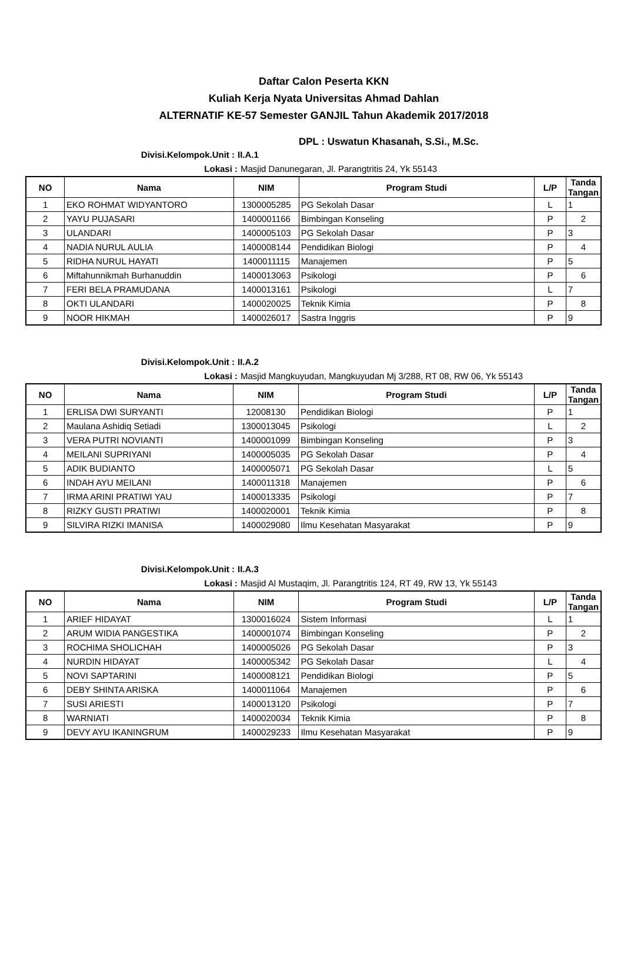Daftar Calon Peserta KKN
Kuliah Kerja Nyata Universitas Ahmad Dahlan
ALTERNATIF KE-57 Semester GANJIL Tahun Akademik 2017/2018
DPL : Uswatun Khasanah, S.Si., M.Sc.
Divisi.Kelompok.Unit : II.A.1
Lokasi :
Masjid Danunegaran, Jl. Parangtritis 24, Yk 55143
| NO | Nama | NIM | Program Studi | L/P | Tanda Tangan |
| --- | --- | --- | --- | --- | --- |
| 1 | EKO ROHMAT WIDYANTORO | 1300005285 | PG Sekolah Dasar | L | 1 |
| 2 | YAYU PUJASARI | 1400001166 | Bimbingan Konseling | P | 2 |
| 3 | ULANDARI | 1400005103 | PG Sekolah Dasar | P | 3 |
| 4 | NADIA NURUL AULIA | 1400008144 | Pendidikan Biologi | P | 4 |
| 5 | RIDHA NURUL HAYATI | 1400011115 | Manajemen | P | 5 |
| 6 | Miftahunnikmah Burhanuddin | 1400013063 | Psikologi | P | 6 |
| 7 | FERI BELA PRAMUDANA | 1400013161 | Psikologi | L | 7 |
| 8 | OKTI ULANDARI | 1400020025 | Teknik Kimia | P | 8 |
| 9 | NOOR HIKMAH | 1400026017 | Sastra Inggris | P | 9 |
Divisi.Kelompok.Unit : II.A.2
Lokasi :
Masjid Mangkuyudan, Mangkuyudan Mj 3/288, RT 08, RW 06, Yk 55143
| NO | Nama | NIM | Program Studi | L/P | Tanda Tangan |
| --- | --- | --- | --- | --- | --- |
| 1 | ERLISA DWI SURYANTI | 12008130 | Pendidikan Biologi | P | 1 |
| 2 | Maulana Ashidiq Setiadi | 1300013045 | Psikologi | L | 2 |
| 3 | VERA PUTRI NOVIANTI | 1400001099 | Bimbingan Konseling | P | 3 |
| 4 | MEILANI SUPRIYANI | 1400005035 | PG Sekolah Dasar | P | 4 |
| 5 | ADIK BUDIANTO | 1400005071 | PG Sekolah Dasar | L | 5 |
| 6 | INDAH AYU MEILANI | 1400011318 | Manajemen | P | 6 |
| 7 | IRMA ARINI PRATIWI YAU | 1400013335 | Psikologi | P | 7 |
| 8 | RIZKY GUSTI PRATIWI | 1400020001 | Teknik Kimia | P | 8 |
| 9 | SILVIRA RIZKI IMANISA | 1400029080 | Ilmu Kesehatan Masyarakat | P | 9 |
Divisi.Kelompok.Unit : II.A.3
Lokasi :
Masjid Al Mustaqim, Jl. Parangtritis 124, RT 49, RW 13, Yk 55143
| NO | Nama | NIM | Program Studi | L/P | Tanda Tangan |
| --- | --- | --- | --- | --- | --- |
| 1 | ARIEF HIDAYAT | 1300016024 | Sistem Informasi | L | 1 |
| 2 | ARUM WIDIA PANGESTIKA | 1400001074 | Bimbingan Konseling | P | 2 |
| 3 | ROCHIMA SHOLICHAH | 1400005026 | PG Sekolah Dasar | P | 3 |
| 4 | NURDIN HIDAYAT | 1400005342 | PG Sekolah Dasar | L | 4 |
| 5 | NOVI SAPTARINI | 1400008121 | Pendidikan Biologi | P | 5 |
| 6 | DEBY SHINTA ARISKA | 1400011064 | Manajemen | P | 6 |
| 7 | SUSI ARIESTI | 1400013120 | Psikologi | P | 7 |
| 8 | WARNIATI | 1400020034 | Teknik Kimia | P | 8 |
| 9 | DEVY AYU IKANINGRUM | 1400029233 | Ilmu Kesehatan Masyarakat | P | 9 |